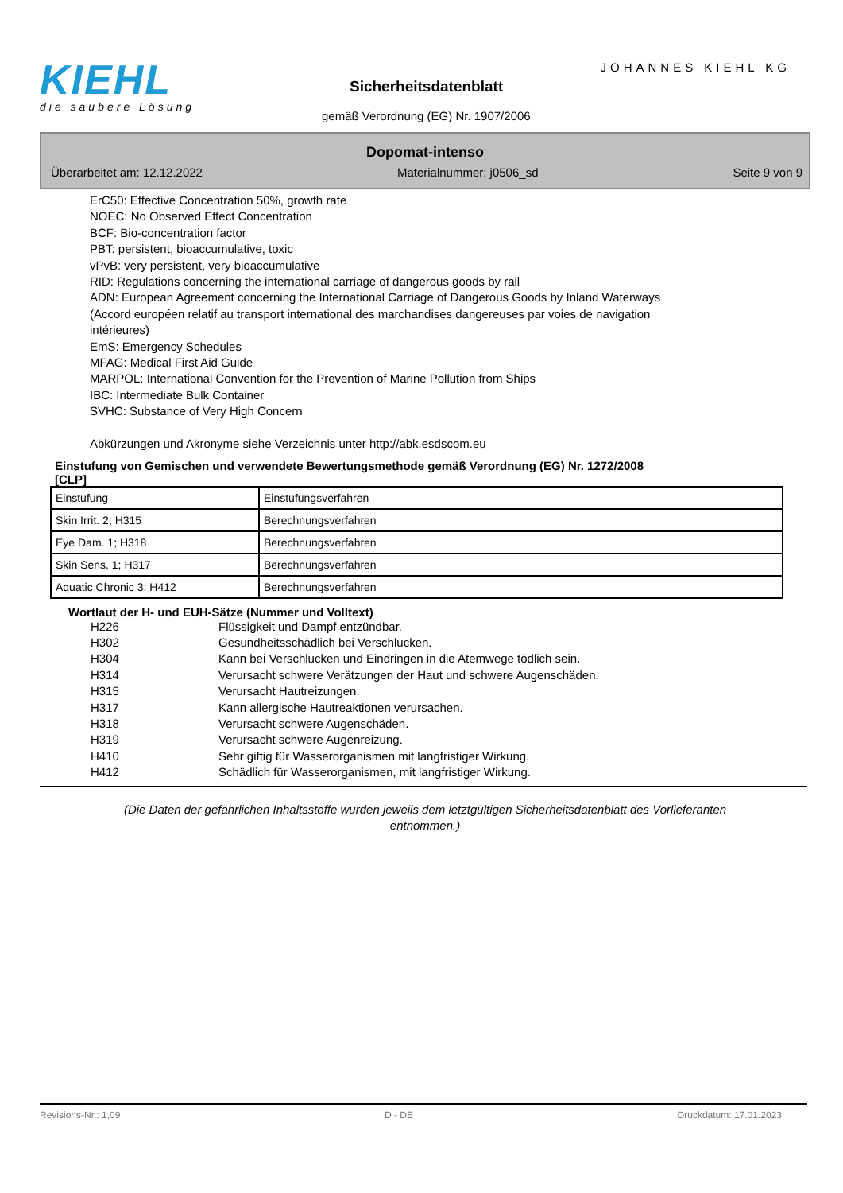KIEHL
die saubere Lösung
JOHANNES KIEHL KG
Sicherheitsdatenblatt
gemäß Verordnung (EG) Nr. 1907/2006
Dopomat-intenso
Überarbeitet am: 12.12.2022 Materialnummer: j0506_sd Seite 9 von 9
ErC50: Effective Concentration 50%, growth rate
NOEC: No Observed Effect Concentration
BCF: Bio-concentration factor
PBT: persistent, bioaccumulative, toxic
vPvB: very persistent, very bioaccumulative
RID: Regulations concerning the international carriage of dangerous goods by rail
ADN: European Agreement concerning the International Carriage of Dangerous Goods by Inland Waterways
(Accord européen relatif au transport international des marchandises dangereuses par voies de navigation
intérieures)
EmS: Emergency Schedules
MFAG: Medical First Aid Guide
MARPOL: International Convention for the Prevention of Marine Pollution from Ships
IBC: Intermediate Bulk Container
SVHC: Substance of Very High Concern
Abkürzungen und Akronyme siehe Verzeichnis unter http://abk.esdscom.eu
Einstufung von Gemischen und verwendete Bewertungsmethode gemäß Verordnung (EG) Nr. 1272/2008
[CLP]
| Einstufung | Einstufungsverfahren |
| Skin Irrit. 2; H315 | Berechnungsverfahren |
| Eye Dam. 1; H318 | Berechnungsverfahren |
| Skin Sens. 1; H317 | Berechnungsverfahren |
| Aquatic Chronic 3; H412 | Berechnungsverfahren |
Wortlaut der H- und EUH-Sätze (Nummer und Volltext)
H226 Flüssigkeit und Dampf entzündbar.
H302 Gesundheitsschädlich bei Verschlucken.
H304 Kann bei Verschlucken und Eindringen in die Atemwege tödlich sein.
H314 Verursacht schwere Verätzungen der Haut und schwere Augenschäden.
H315 Verursacht Hautreizungen.
H317 Kann allergische Hautreaktionen verursachen.
H318 Verursacht schwere Augenschäden.
H319 Verursacht schwere Augenreizung.
H410 Sehr giftig für Wasserorganismen mit langfristiger Wirkung.
H412 Schädlich für Wasserorganismen, mit langfristiger Wirkung.
(Die Daten der gefährlichen Inhaltsstoffe wurden jeweils dem letztgültigen Sicherheitsdatenblatt des Vorlieferanten entnommen.)
Revisions-Nr.: 1,09 D - DE Druckdatum: 17.01.2023